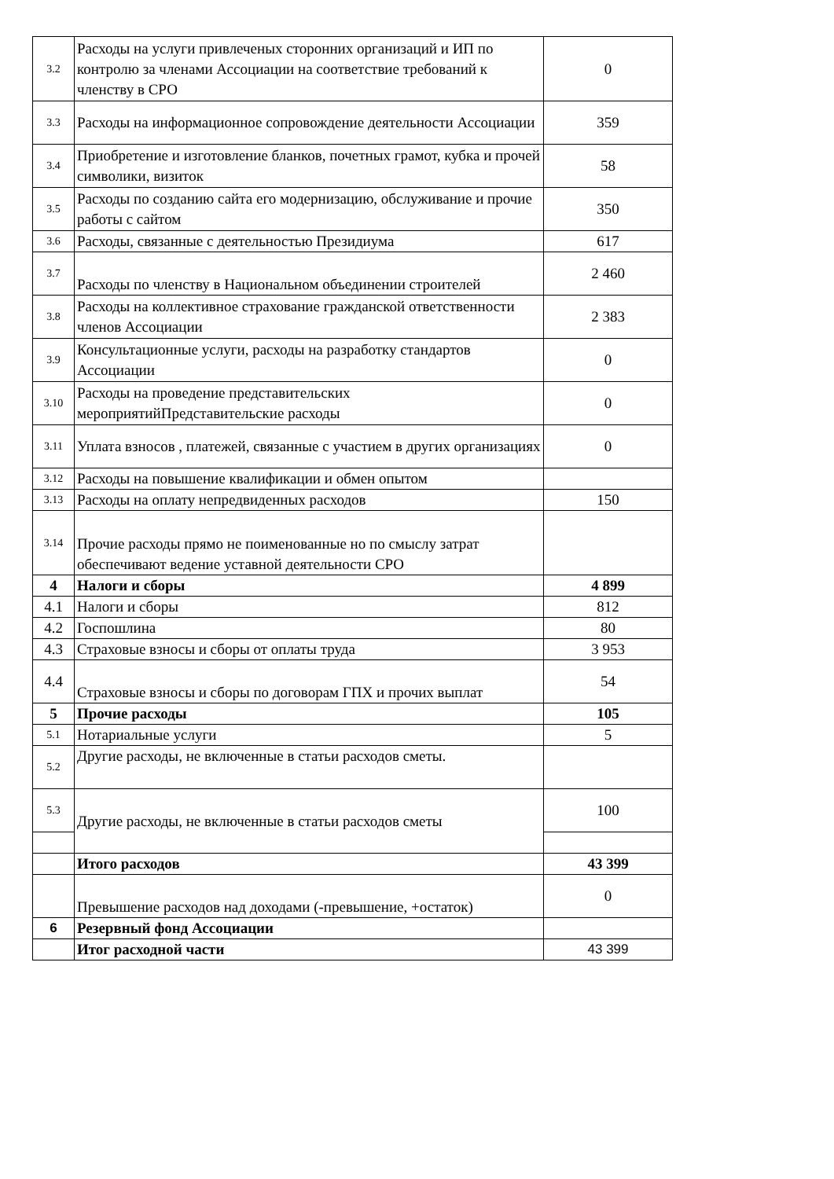| 3.2 | Расходы на услуги привлеченых сторонних организаций и ИП по контролю за членами Ассоциации на соответствие требований к членству в СРО | 0 |
| 3.3 | Расходы на информационное сопровождение деятельности Ассоциации | 359 |
| 3.4 | Приобретение и изготовление бланков, почетных грамот, кубка и прочей символики, визиток | 58 |
| 3.5 | Расходы по созданию сайта его модернизацию, обслуживание и прочие работы с сайтом | 350 |
| 3.6 | Расходы, связанные с деятельностью Президиума | 617 |
| 3.7 | Расходы по членству в Национальном объединении строителей | 2 460 |
| 3.8 | Расходы на коллективное страхование гражданской ответственности членов Ассоциации | 2 383 |
| 3.9 | Консультационные услуги, расходы на разработку стандартов Ассоциации | 0 |
| 3.10 | Расходы на проведение представительских мероприятийПредставительские расходы | 0 |
| 3.11 | Уплата взносов , платежей, связанные с участием в других организациях | 0 |
| 3.12 | Расходы на повышение квалификации и обмен опытом | |
| 3.13 | Расходы на оплату непредвиденных расходов | 150 |
| 3.14 | Прочие расходы прямо не поименованные но по смыслу затрат обеспечивают ведение уставной деятельности СРО | |
| 4 | Налоги и сборы | 4 899 |
| 4.1 | Налоги и сборы | 812 |
| 4.2 | Госпошлина | 80 |
| 4.3 | Страховые взносы и сборы от оплаты труда | 3 953 |
| 4.4 | Страховые взносы и сборы по договорам ГПХ и прочих выплат | 54 |
| 5 | Прочие расходы | 105 |
| 5.1 | Нотариальные услуги | 5 |
| 5.2 | Другие расходы, не включенные в статьи расходов сметы. | |
| 5.3 | Другие расходы, не включенные в статьи расходов сметы | 100 |
| | Итого расходов | 43 399 |
| | Превышение расходов над доходами (-превышение, +остаток) | 0 |
| 6 | Резервный фонд Ассоциации | |
| | Итог расходной части | 43 399 |